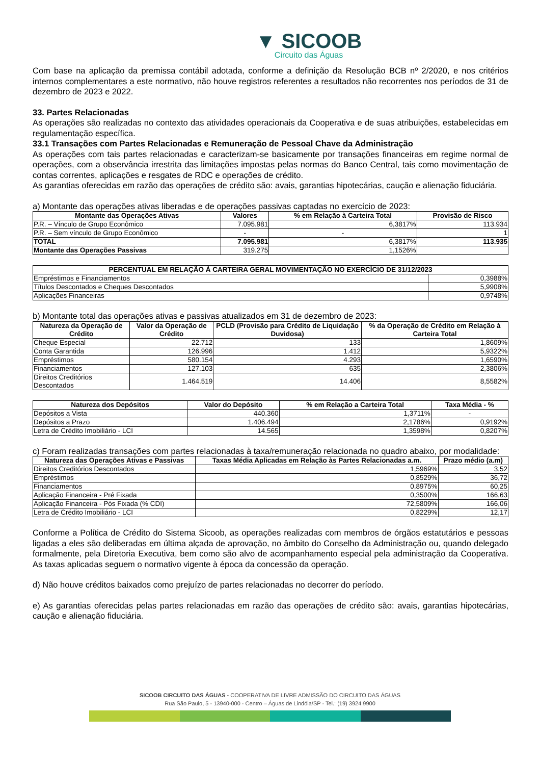▼ SICOOB
Circuito das Águas
Com base na aplicação da premissa contábil adotada, conforme a definição da Resolução BCB nº 2/2020, e nos critérios internos complementares a este normativo, não houve registros referentes a resultados não recorrentes nos períodos de 31 de dezembro de 2023 e 2022.
33. Partes Relacionadas
As operações são realizadas no contexto das atividades operacionais da Cooperativa e de suas atribuições, estabelecidas em regulamentação específica.
33.1 Transações com Partes Relacionadas e Remuneração de Pessoal Chave da Administração
As operações com tais partes relacionadas e caracterizam-se basicamente por transações financeiras em regime normal de operações, com a observância irrestrita das limitações impostas pelas normas do Banco Central, tais como movimentação de contas correntes, aplicações e resgates de RDC e operações de crédito.
As garantias oferecidas em razão das operações de crédito são: avais, garantias hipotecárias, caução e alienação fiduciária.
a) Montante das operações ativas liberadas e de operações passivas captadas no exercício de 2023:
| Montante das Operações Ativas | Valores | % em Relação à Carteira Total | Provisão de Risco |
| --- | --- | --- | --- |
| P.R. – Vínculo de Grupo Econômico | 7.095.981 | 6,3817% | 113.934 |
| P.R. – Sem vínculo de Grupo Econômico | - | - | 1 |
| TOTAL | 7.095.981 | 6,3817% | 113.935 |
| Montante das Operações Passivas | 319.275 | 1,1526% | |
| PERCENTUAL EM RELAÇÃO À CARTEIRA GERAL MOVIMENTAÇÃO NO EXERCÍCIO DE 31/12/2023 | |
| --- | --- |
| Empréstimos e Financiamentos | 0,3988% |
| Títulos Descontados e Cheques Descontados | 5,9908% |
| Aplicações Financeiras | 0,9748% |
b) Montante total das operações ativas e passivas atualizados em 31 de dezembro de 2023:
| Natureza da Operação de Crédito | Valor da Operação de Crédito | PCLD (Provisão para Crédito de Liquidação Duvidosa) | % da Operação de Crédito em Relação à Carteira Total |
| --- | --- | --- | --- |
| Cheque Especial | 22.712 | 133 | 1,8609% |
| Conta Garantida | 126.996 | 1.412 | 5,9322% |
| Empréstimos | 580.154 | 4.293 | 1,6590% |
| Financiamentos | 127.103 | 635 | 2,3806% |
| Direitos Creditórios Descontados | 1.464.519 | 14.406 | 8,5582% |
| Natureza dos Depósitos | Valor do Depósito | % em Relação a Carteira Total | Taxa Média - % |
| --- | --- | --- | --- |
| Depósitos a Vista | 440.360 | 1,3711% | - |
| Depósitos a Prazo | 1.406.494 | 2,1786% | 0,9192% |
| Letra de Crédito Imobiliário - LCI | 14.565 | 1,3598% | 0,8207% |
c) Foram realizadas transações com partes relacionadas à taxa/remuneração relacionada no quadro abaixo, por modalidade:
| Natureza das Operações Ativas e Passivas | Taxas Média Aplicadas em Relação às Partes Relacionadas a.m. | Prazo médio (a.m) |
| --- | --- | --- |
| Direitos Creditórios Descontados | 1,5969% | 3,52 |
| Empréstimos | 0,8529% | 36,72 |
| Financiamentos | 0,8975% | 60,25 |
| Aplicação Financeira - Pré Fixada | 0,3500% | 166,63 |
| Aplicação Financeira - Pós Fixada (% CDI) | 72,5809% | 166,06 |
| Letra de Crédito Imobiliário - LCI | 0,8229% | 12,17 |
Conforme a Política de Crédito do Sistema Sicoob, as operações realizadas com membros de órgãos estatutários e pessoas ligadas a eles são deliberadas em última alçada de aprovação, no âmbito do Conselho da Administração ou, quando delegado formalmente, pela Diretoria Executiva, bem como são alvo de acompanhamento especial pela administração da Cooperativa. As taxas aplicadas seguem o normativo vigente à época da concessão da operação.
d) Não houve créditos baixados como prejuízo de partes relacionadas no decorrer do período.
e) As garantias oferecidas pelas partes relacionadas em razão das operações de crédito são: avais, garantias hipotecárias, caução e alienação fiduciária.
SICOOB CIRCUITO DAS ÁGUAS - COOPERATIVA DE LIVRE ADMISSÃO DO CIRCUITO DAS ÁGUAS
Rua São Paulo, 5 - 13940-000 - Centro – Águas de Lindóia/SP - Tel.: (19) 3924 9900